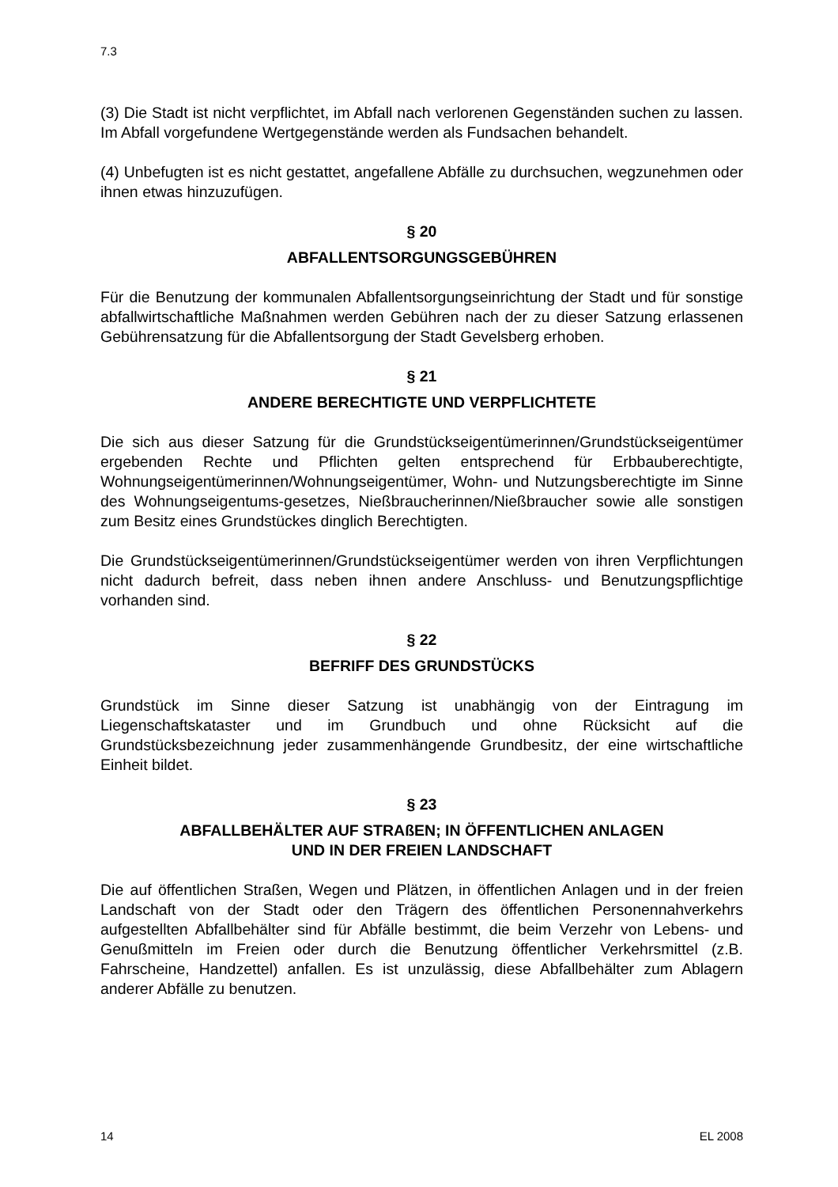7.3
(3) Die Stadt ist nicht verpflichtet, im Abfall nach verlorenen Gegenständen suchen zu lassen. Im Abfall vorgefundene Wertgegenstände werden als Fundsachen behandelt.
(4) Unbefugten ist es nicht gestattet, angefallene Abfälle zu durchsuchen, wegzunehmen oder ihnen etwas hinzuzufügen.
§ 20
ABFALLENTSORGUNGSGEBÜHREN
Für die Benutzung der kommunalen Abfallentsorgungseinrichtung der Stadt und für sonstige abfallwirtschaftliche Maßnahmen werden Gebühren nach der zu dieser Satzung erlassenen Gebührensatzung für die Abfallentsorgung der Stadt Gevelsberg erhoben.
§ 21
ANDERE BERECHTIGTE UND VERPFLICHTETE
Die sich aus dieser Satzung für die Grundstückseigentümerinnen/Grundstückseigentümer ergebenden Rechte und Pflichten gelten entsprechend für Erbbauberechtigte, Wohnungseigentümerinnen/Wohnungseigentümer, Wohn- und Nutzungsberechtigte im Sinne des Wohnungseigentums-gesetzes, Nießbraucherinnen/Nießbraucher sowie alle sonstigen zum Besitz eines Grundstückes dinglich Berechtigten.
Die Grundstückseigentümerinnen/Grundstückseigentümer werden von ihren Verpflichtungen nicht dadurch befreit, dass neben ihnen andere Anschluss- und Benutzungspflichtige vorhanden sind.
§ 22
BEFRIFF DES GRUNDSTÜCKS
Grundstück im Sinne dieser Satzung ist unabhängig von der Eintragung im Liegenschaftskataster und im Grundbuch und ohne Rücksicht auf die Grundstücksbezeichnung jeder zusammenhängende Grundbesitz, der eine wirtschaftliche Einheit bildet.
§ 23
ABFALLBEHÄLTER AUF STRAßEN; IN ÖFFENTLICHEN ANLAGEN
UND IN DER FREIEN LANDSCHAFT
Die auf öffentlichen Straßen, Wegen und Plätzen, in öffentlichen Anlagen und in der freien Landschaft von der Stadt oder den Trägern des öffentlichen Personennahverkehrs aufgestellten Abfallbehälter sind für Abfälle bestimmt, die beim Verzehr von Lebens- und Genußmitteln im Freien oder durch die Benutzung öffentlicher Verkehrsmittel (z.B. Fahrscheine, Handzettel) anfallen. Es ist unzulässig, diese Abfallbehälter zum Ablagern anderer Abfälle zu benutzen.
14 EL 2008